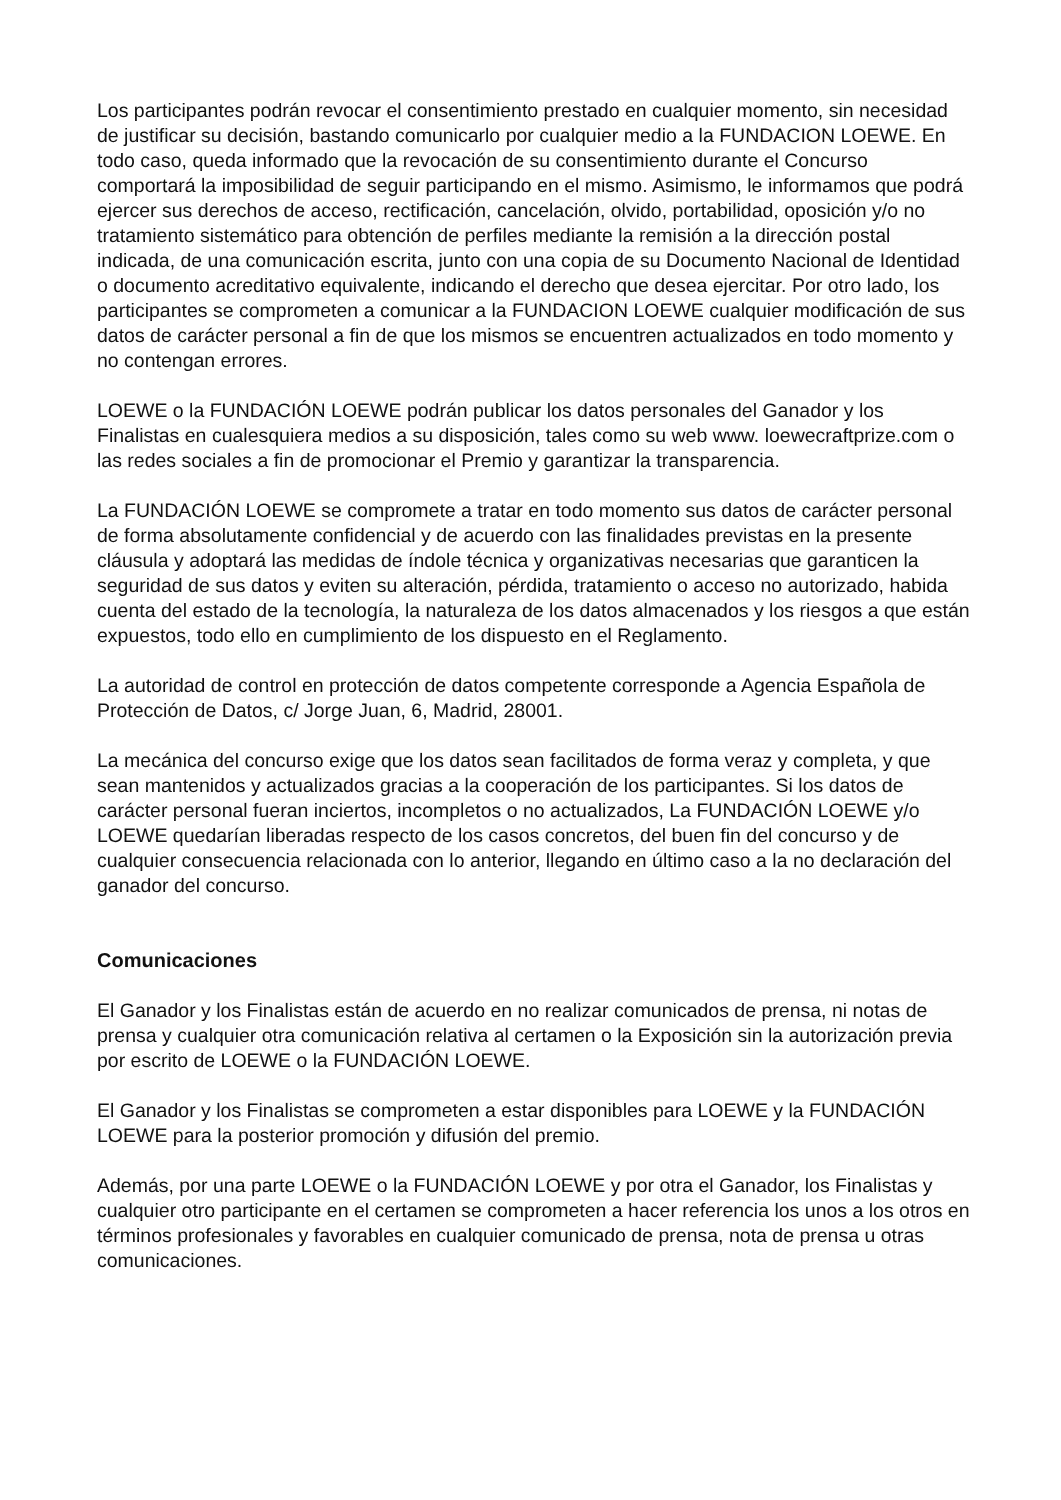Los participantes podrán revocar el consentimiento prestado en cualquier momento, sin necesidad de justificar su decisión, bastando comunicarlo por cualquier medio a la FUNDACION LOEWE. En todo caso, queda informado que la revocación de su consentimiento durante el Concurso comportará la imposibilidad de seguir participando en el mismo. Asimismo, le informamos que podrá ejercer sus derechos de acceso, rectificación, cancelación, olvido, portabilidad, oposición y/o no tratamiento sistemático para obtención de perfiles mediante la remisión a la dirección postal indicada, de una comunicación escrita, junto con una copia de su Documento Nacional de Identidad o documento acreditativo equivalente, indicando el derecho que desea ejercitar. Por otro lado, los participantes se comprometen a comunicar a la FUNDACION LOEWE cualquier modificación de sus datos de carácter personal a fin de que los mismos se encuentren actualizados en todo momento y no contengan errores.
LOEWE o la FUNDACIÓN LOEWE podrán publicar los datos personales del Ganador y los Finalistas en cualesquiera medios a su disposición, tales como su web www. loewecraftprize.com o las redes sociales a fin de promocionar el Premio y garantizar la transparencia.
La FUNDACIÓN LOEWE se compromete a tratar en todo momento sus datos de carácter personal de forma absolutamente confidencial y de acuerdo con las finalidades previstas en la presente cláusula y adoptará las medidas de índole técnica y organizativas necesarias que garanticen la seguridad de sus datos y eviten su alteración, pérdida, tratamiento o acceso no autorizado, habida cuenta del estado de la tecnología, la naturaleza de los datos almacenados y los riesgos a que están expuestos, todo ello en cumplimiento de los dispuesto en el Reglamento.
La autoridad de control en protección de datos competente corresponde a Agencia Española de Protección de Datos, c/ Jorge Juan, 6, Madrid, 28001.
La mecánica del concurso exige que los datos sean facilitados de forma veraz y completa, y que sean mantenidos y actualizados gracias a la cooperación de los participantes. Si los datos de carácter personal fueran inciertos, incompletos o no actualizados, La FUNDACIÓN LOEWE y/o LOEWE quedarían liberadas respecto de los casos concretos, del buen fin del concurso y de cualquier consecuencia relacionada con lo anterior, llegando en último caso a la no declaración del ganador del concurso.
Comunicaciones
El Ganador y los Finalistas están de acuerdo en no realizar comunicados de prensa, ni notas de prensa y cualquier otra comunicación relativa al certamen o la Exposición sin la autorización previa por escrito de LOEWE o la FUNDACIÓN LOEWE.
El Ganador y los Finalistas se comprometen a estar disponibles para LOEWE y la FUNDACIÓN LOEWE para la posterior promoción y difusión del premio.
Además, por una parte LOEWE o la FUNDACIÓN LOEWE y por otra el Ganador, los Finalistas y cualquier otro participante en el certamen se comprometen a hacer referencia los unos a los otros en términos profesionales y favorables en cualquier comunicado de prensa, nota de prensa u otras comunicaciones.